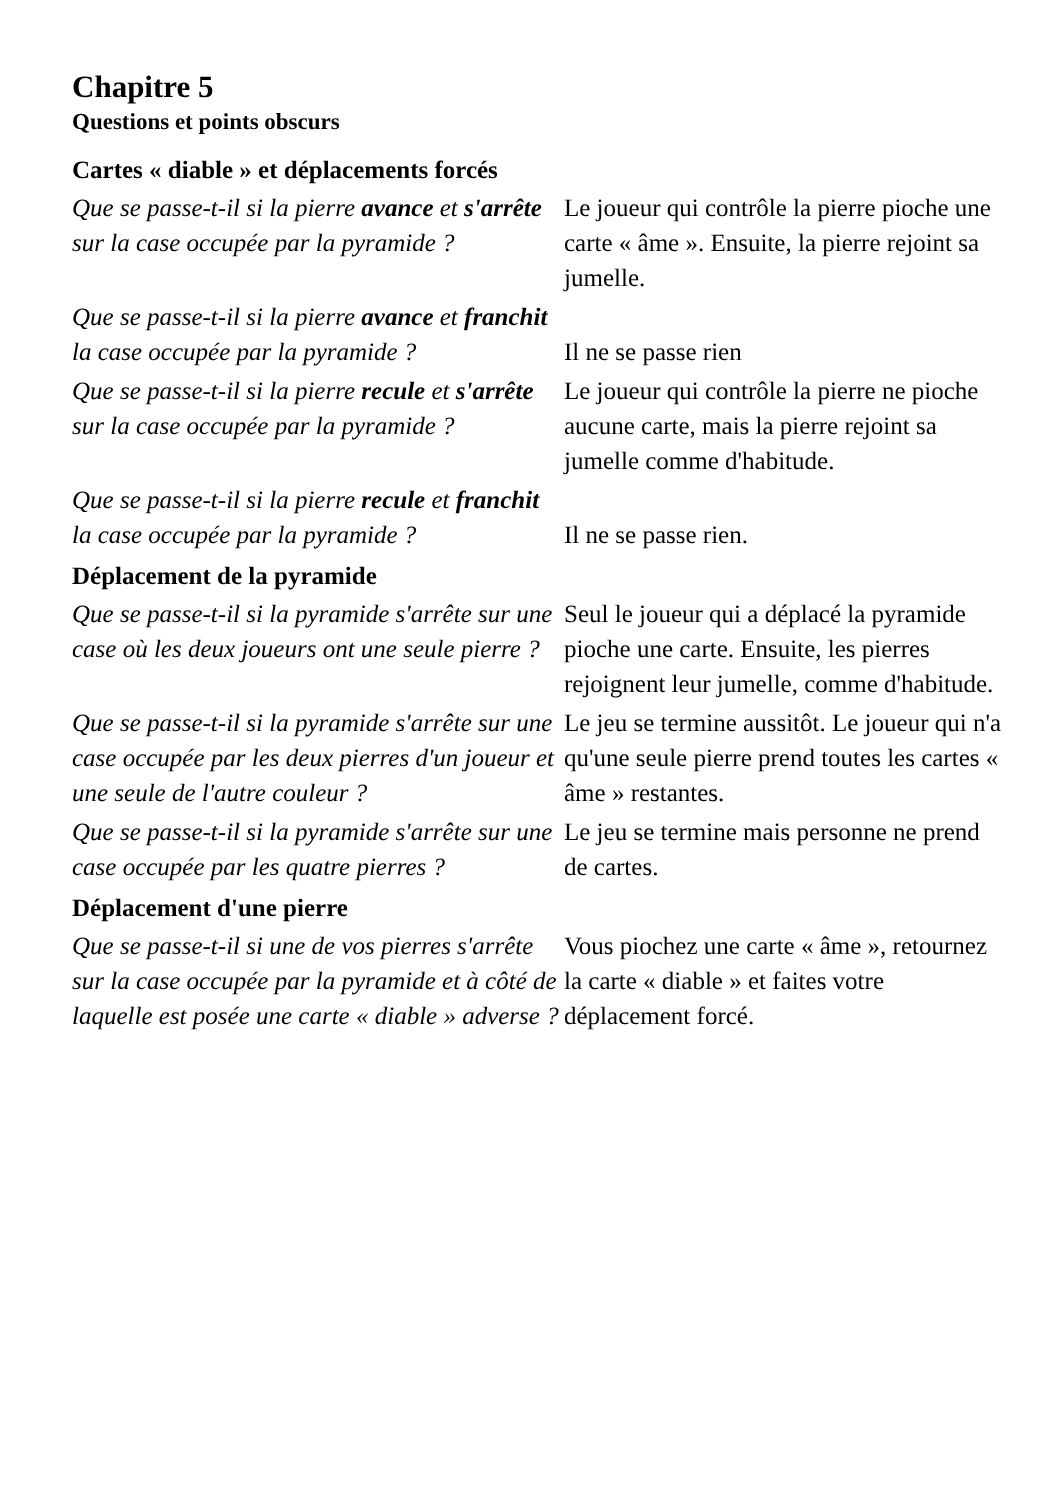Chapitre 5
Questions et points obscurs
Cartes « diable » et déplacements forcés
| Que se passe-t-il si la pierre avance et s'arrête sur la case occupée par la pyramide ? | Le joueur qui contrôle la pierre pioche une carte « âme ». Ensuite, la pierre rejoint sa jumelle. |
| Que se passe-t-il si la pierre avance et franchit la case occupée par la pyramide ? | Il ne se passe rien |
| Que se passe-t-il si la pierre recule et s'arrête sur la case occupée par la pyramide ? | Le joueur qui contrôle la pierre ne pioche aucune carte, mais la pierre rejoint sa jumelle comme d'habitude. |
| Que se passe-t-il si la pierre recule et franchit la case occupée par la pyramide ? | Il ne se passe rien. |
Déplacement de la pyramide
| Que se passe-t-il si la pyramide s'arrête sur une case où les deux joueurs ont une seule pierre ? | Seul le joueur qui a déplacé la pyramide pioche une carte. Ensuite, les pierres rejoignent leur jumelle, comme d'habitude. |
| Que se passe-t-il si la pyramide s'arrête sur une case occupée par les deux pierres d'un joueur et une seule de l'autre couleur ? | Le jeu se termine aussitôt. Le joueur qui n'a qu'une seule pierre prend toutes les cartes « âme » restantes. |
| Que se passe-t-il si la pyramide s'arrête sur une case occupée par les quatre pierres ? | Le jeu se termine mais personne ne prend de cartes. |
Déplacement d'une pierre
| Que se passe-t-il si une de vos pierres s'arrête sur la case occupée par la pyramide et à côté de laquelle est posée une carte « diable » adverse ? | Vous piochez une carte « âme », retournez la carte « diable » et faites votre déplacement forcé. |